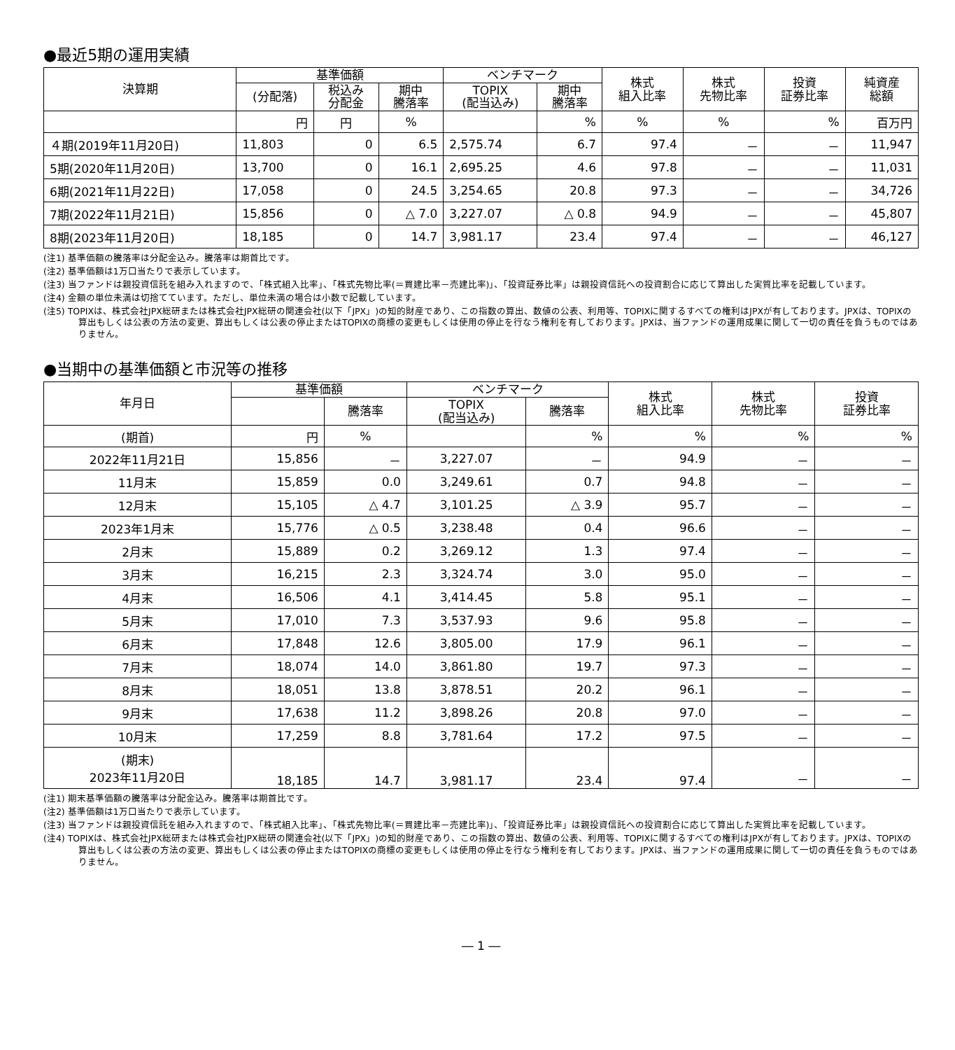●最近5期の運用実績
| 決算期 | 基準価額 | | | ベンチマーク | | 株式 組入比率 | 株式 先物比率 | 投資 証券比率 | 純資産 総額 |
| --- | --- | --- | --- | --- | --- | --- | --- | --- | --- |
| | (分配落) | 税込み 分配金 | 期中 騰落率 | TOPIX (配当込み) | 期中 騰落率 | | | | |
| | 円 | 円 | % | | % | % | % | % | 百万円 |
| ４期(2019年11月20日) | 11,803 | 0 | 6.5 | 2,575.74 | 6.7 | 97.4 | － | － | 11,947 |
| 5期(2020年11月20日) | 13,700 | 0 | 16.1 | 2,695.25 | 4.6 | 97.8 | － | － | 11,031 |
| 6期(2021年11月22日) | 17,058 | 0 | 24.5 | 3,254.65 | 20.8 | 97.3 | － | － | 34,726 |
| 7期(2022年11月21日) | 15,856 | 0 | △ 7.0 | 3,227.07 | △ 0.8 | 94.9 | － | － | 45,807 |
| 8期(2023年11月20日) | 18,185 | 0 | 14.7 | 3,981.17 | 23.4 | 97.4 | － | － | 46,127 |
(注1) 基準価額の騰落率は分配金込み。騰落率は期首比です。
(注2) 基準価額は1万口当たりで表示しています。
(注3) 当ファンドは親投資信託を組み入れますので、「株式組入比率」、「株式先物比率(＝買建比率－売建比率)」、「投資証券比率」は親投資信託への投資割合に応じて算出した実質比率を記載しています。
(注4) 金額の単位未満は切捨てています。ただし、単位未満の場合は小数で記載しています。
(注5) TOPIXは、株式会社JPX総研または株式会社JPX総研の関連会社(以下「JPX」)の知的財産であり、この指数の算出、数値の公表、利用等、TOPIXに関するすべての権利はJPXが有しております。JPXは、TOPIXの算出もしくは公表の方法の変更、算出もしくは公表の停止またはTOPIXの商標の変更もしくは使用の停止を行なう権利を有しております。JPXは、当ファンドの運用成果に関して一切の責任を負うものではありません。
●当期中の基準価額と市況等の推移
| 年月日 | 基準価額 | | ベンチマーク | | 株式 組入比率 | 株式 先物比率 | 投資 証券比率 |
| --- | --- | --- | --- | --- | --- | --- | --- |
| | | 騰落率 | TOPIX (配当込み) | 騰落率 | | | |
| (期首) | 円 | % | | % | % | % | % |
| 2022年11月21日 | 15,856 | － | 3,227.07 | － | 94.9 | － | － |
| 11月末 | 15,859 | 0.0 | 3,249.61 | 0.7 | 94.8 | － | － |
| 12月末 | 15,105 | △ 4.7 | 3,101.25 | △ 3.9 | 95.7 | － | － |
| 2023年1月末 | 15,776 | △ 0.5 | 3,238.48 | 0.4 | 96.6 | － | － |
| 2月末 | 15,889 | 0.2 | 3,269.12 | 1.3 | 97.4 | － | － |
| 3月末 | 16,215 | 2.3 | 3,324.74 | 3.0 | 95.0 | － | － |
| 4月末 | 16,506 | 4.1 | 3,414.45 | 5.8 | 95.1 | － | － |
| 5月末 | 17,010 | 7.3 | 3,537.93 | 9.6 | 95.8 | － | － |
| 6月末 | 17,848 | 12.6 | 3,805.00 | 17.9 | 96.1 | － | － |
| 7月末 | 18,074 | 14.0 | 3,861.80 | 19.7 | 97.3 | － | － |
| 8月末 | 18,051 | 13.8 | 3,878.51 | 20.2 | 96.1 | － | － |
| 9月末 | 17,638 | 11.2 | 3,898.26 | 20.8 | 97.0 | － | － |
| 10月末 | 17,259 | 8.8 | 3,781.64 | 17.2 | 97.5 | － | － |
| (期末) 2023年11月20日 | 18,185 | 14.7 | 3,981.17 | 23.4 | 97.4 | － | － |
(注1) 期末基準価額の騰落率は分配金込み。騰落率は期首比です。
(注2) 基準価額は1万口当たりで表示しています。
(注3) 当ファンドは親投資信託を組み入れますので、「株式組入比率」、「株式先物比率(＝買建比率－売建比率)」、「投資証券比率」は親投資信託への投資割合に応じて算出した実質比率を記載しています。
(注4) TOPIXは、株式会社JPX総研または株式会社JPX総研の関連会社(以下「JPX」)の知的財産であり、この指数の算出、数値の公表、利用等、TOPIXに関するすべての権利はJPXが有しております。JPXは、TOPIXの算出もしくは公表の方法の変更、算出もしくは公表の停止またはTOPIXの商標の変更もしくは使用の停止を行なう権利を有しております。JPXは、当ファンドの運用成果に関して一切の責任を負うものではありません。
― 1 ―